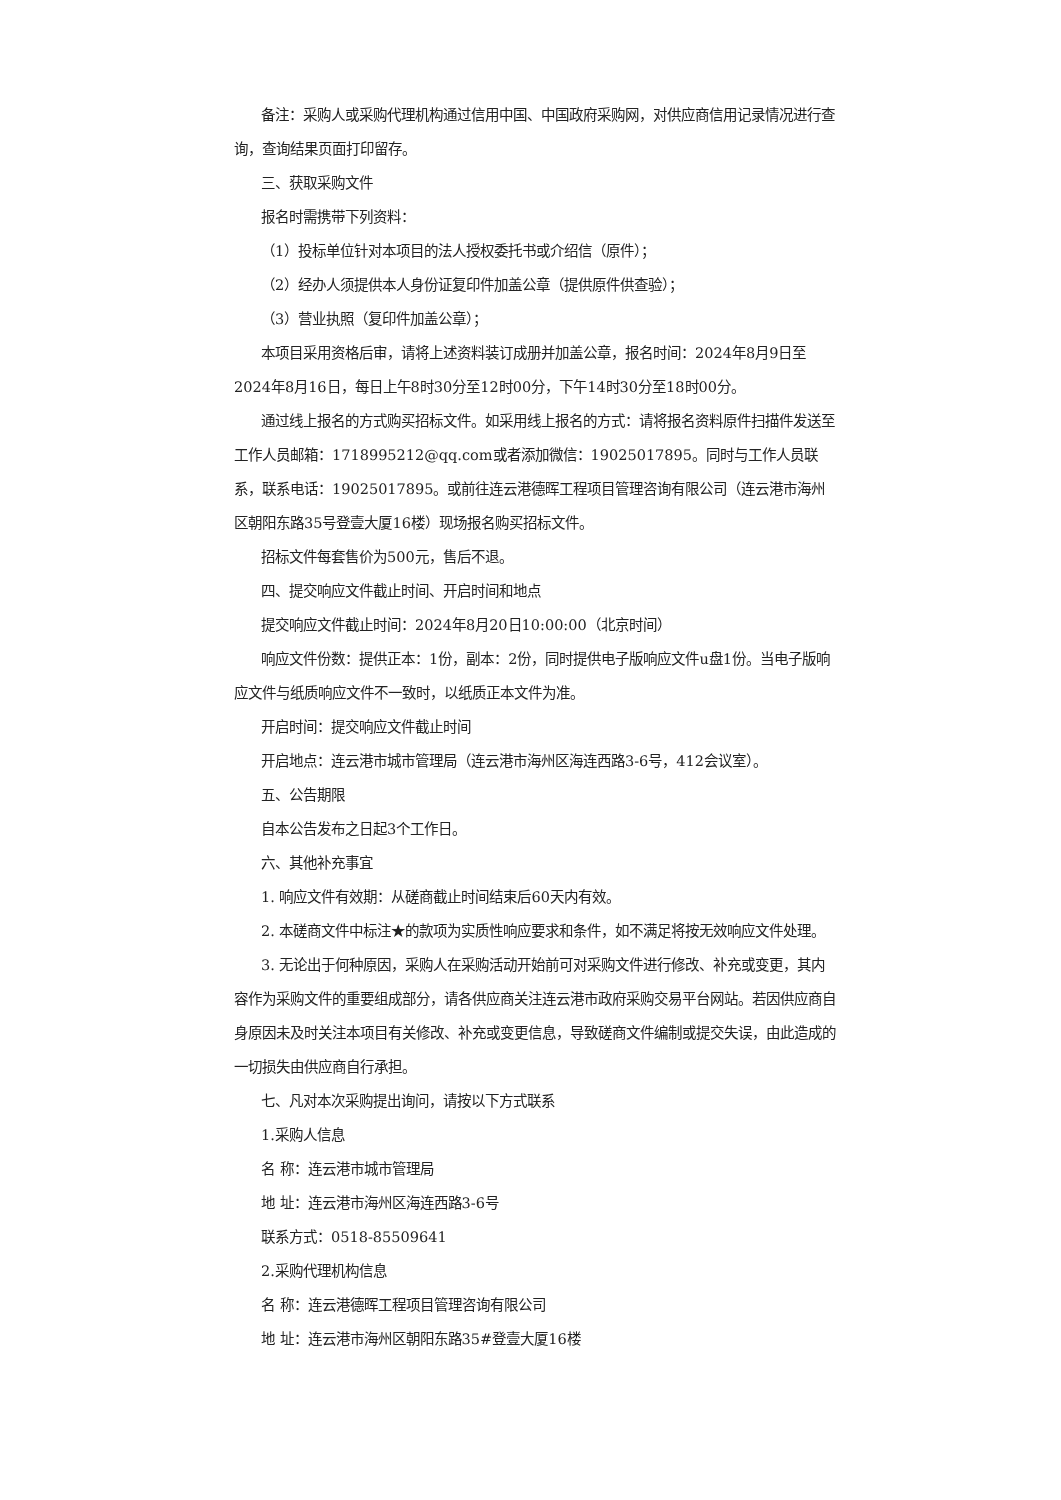备注：采购人或采购代理机构通过信用中国、中国政府采购网，对供应商信用记录情况进行查询，查询结果页面打印留存。
三、获取采购文件
报名时需携带下列资料：
（1）投标单位针对本项目的法人授权委托书或介绍信（原件）；
（2）经办人须提供本人身份证复印件加盖公章（提供原件供查验）；
（3）营业执照（复印件加盖公章）；
本项目采用资格后审，请将上述资料装订成册并加盖公章，报名时间：2024年8月9日至2024年8月16日，每日上午8时30分至12时00分，下午14时30分至18时00分。
通过线上报名的方式购买招标文件。如采用线上报名的方式：请将报名资料原件扫描件发送至工作人员邮箱：1718995212@qq.com或者添加微信：19025017895。同时与工作人员联系，联系电话：19025017895。或前往连云港德晖工程项目管理咨询有限公司（连云港市海州区朝阳东路35号登壹大厦16楼）现场报名购买招标文件。
招标文件每套售价为500元，售后不退。
四、提交响应文件截止时间、开启时间和地点
提交响应文件截止时间：2024年8月20日10:00:00（北京时间）
响应文件份数：提供正本：1份，副本：2份，同时提供电子版响应文件u盘1份。当电子版响应文件与纸质响应文件不一致时，以纸质正本文件为准。
开启时间：提交响应文件截止时间
开启地点：连云港市城市管理局（连云港市海州区海连西路3-6号，412会议室）。
五、公告期限
自本公告发布之日起3个工作日。
六、其他补充事宜
1. 响应文件有效期：从磋商截止时间结束后60天内有效。
2. 本磋商文件中标注★的款项为实质性响应要求和条件，如不满足将按无效响应文件处理。
3. 无论出于何种原因，采购人在采购活动开始前可对采购文件进行修改、补充或变更，其内容作为采购文件的重要组成部分，请各供应商关注连云港市政府采购交易平台网站。若因供应商自身原因未及时关注本项目有关修改、补充或变更信息，导致磋商文件编制或提交失误，由此造成的一切损失由供应商自行承担。
七、凡对本次采购提出询问，请按以下方式联系
1.采购人信息
名 称：连云港市城市管理局
地 址：连云港市海州区海连西路3-6号
联系方式：0518-85509641
2.采购代理机构信息
名 称：连云港德晖工程项目管理咨询有限公司
地 址：连云港市海州区朝阳东路35#登壹大厦16楼